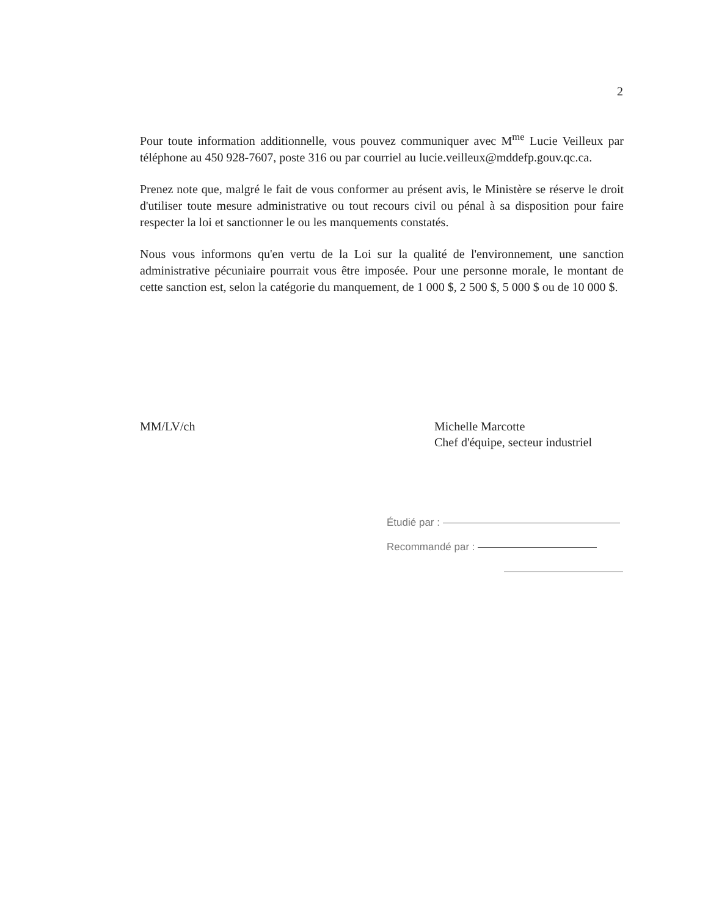2
Pour toute information additionnelle, vous pouvez communiquer avec M<sup>me</sup> Lucie Veilleux par téléphone au 450 928-7607, poste 316 ou par courriel au lucie.veilleux@mddefp.gouv.qc.ca.
Prenez note que, malgré le fait de vous conformer au présent avis, le Ministère se réserve le droit d'utiliser toute mesure administrative ou tout recours civil ou pénal à sa disposition pour faire respecter la loi et sanctionner le ou les manquements constatés.
Nous vous informons qu'en vertu de la Loi sur la qualité de l'environnement, une sanction administrative pécuniaire pourrait vous être imposée. Pour une personne morale, le montant de cette sanction est, selon la catégorie du manquement, de 1 000 $, 2 500 $, 5 000 $ ou de 10 000 $.
MM/LV/ch Michelle Marcotte
Chef d'équipe, secteur industriel
Étudié par :
Recommandé par :